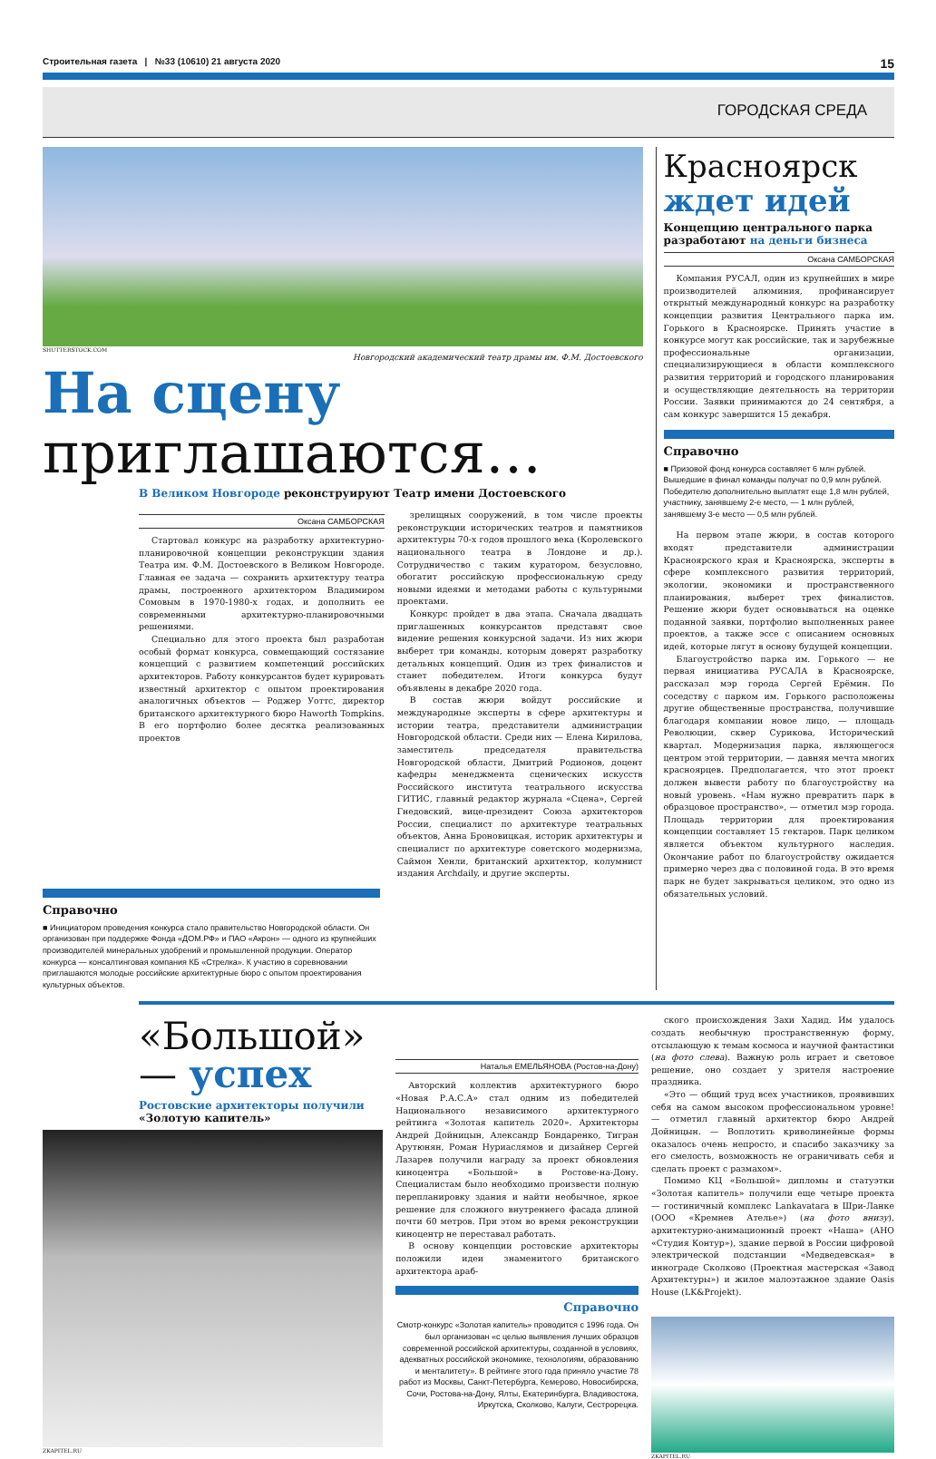Строительная газета | №33 (10610) 21 августа 2020 15
ГОРОДСКАЯ СРЕДА
SHUTTERSTOCK.COM
Новгородский академический театр драмы им. Ф.М. Достоевского
На сцену
приглашаются…
В Великом Новгороде реконструируют Театр имени Достоевского
Оксана САМБОРСКАЯ
Стартовал конкурс на разработку архитектурно-планировочной концепции реконструкции здания Театра им. Ф.М. Достоевского в Великом Новгороде. Главная ее задача — сохранить архитектуру театра драмы, построенного архитектором Владимиром Сомовым в 1970-1980-х годах, и дополнить ее современными архитектурно-планировочными решениями.
Специально для этого проекта был разработан особый формат конкурса, совмещающий состязание концепций с развитием компетенций российских архитекторов. Работу конкурсантов будет курировать известный архитектор с опытом проектирования аналогичных объектов — Роджер Уоттс, директор британского архитектурного бюро Haworth Tompkins. В его портфолио более десятка реализованных проектов
зрелищных сооружений, в том числе проекты реконструкции исторических театров и памятников архитектуры 70-х годов прошлого века (Королевского национального театра в Лондоне и др.). Сотрудничество с таким куратором, безусловно, обогатит российскую профессиональную среду новыми идеями и методами работы с культурными проектами.
Конкурс пройдет в два этапа. Сначала двадцать приглашенных конкурсантов представят свое видение решения конкурсной задачи. Из них жюри выберет три команды, которым доверят разработку детальных концепций. Один из трех финалистов и станет победителем. Итоги конкурса будут объявлены в декабре 2020 года.
В состав жюри войдут российские и международные эксперты в сфере архитектуры и истории театра, представители администрации Новгородской области. Среди них — Елена Кирилова, заместитель председателя правительства Новгородской области, Дмитрий Родионов, доцент кафедры менеджмента сценических искусств Российского института театрального искусства ГИТИС, главный редактор журнала «Сцена», Сергей Гнедовский, вице-президент Союза архитекторов России, специалист по архитектуре театральных объектов, Анна Броновицкая, историк архитектуры и специалист по архитектуре советского модернизма, Саймон Хенли, британский архитектор, колумнист издания Archdaily, и другие эксперты.
Справочно
■ Инициатором проведения конкурса стало правительство Новгородской области. Он организован при поддержке Фонда «ДОМ.РФ» и ПАО «Акрон» — одного из крупнейших производителей минеральных удобрений и промышленной продукции. Оператор конкурса — консалтинговая компания КБ «Стрелка». К участию в соревновании приглашаются молодые российские архитектурные бюро с опытом проектирования культурных объектов.
Красноярск
ждет идей
Концепцию центрального парка разработают на деньги бизнеса
Оксана САМБОРСКАЯ
Компания РУСАЛ, один из крупнейших в мире производителей алюминия, профинансирует открытый международный конкурс на разработку концепции развития Центрального парка им. Горького в Красноярске. Принять участие в конкурсе могут как российские, так и зарубежные профессиональные организации, специализирующиеся в области комплексного развития территорий и городского планирования и осуществляющие деятельность на территории России. Заявки принимаются до 24 сентября, а сам конкурс завершится 15 декабря.
Справочно
■ Призовой фонд конкурса составляет 6 млн рублей. Вышедшие в финал команды получат по 0,9 млн рублей. Победителю дополнительно выплатят еще 1,8 млн рублей, участнику, занявшему 2-е место, — 1 млн рублей, занявшему 3-е место — 0,5 млн рублей.
На первом этапе жюри, в состав которого входят представители администрации Красноярского края и Красноярска, эксперты в сфере комплексного развития территорий, экологии, экономики и пространственного планирования, выберет трех финалистов. Решение жюри будет основываться на оценке поданной заявки, портфолио выполненных ранее проектов, а также эссе с описанием основных идей, которые лягут в основу будущей концепции.
Благоустройство парка им. Горького — не первая инициатива РУСАЛА в Красноярске, рассказал мэр города Сергей Ерёмин. По соседству с парком им. Горького расположены другие общественные пространства, получившие благодаря компании новое лицо, — площадь Революции, сквер Сурикова, Исторический квартал. Модернизация парка, являющегося центром этой территории, — давняя мечта многих красноярцев. Предполагается, что этот проект должен вывести работу по благоустройству на новый уровень. «Нам нужно превратить парк в образцовое пространство», — отметил мэр города. Площадь территории для проектирования концепции составляет 15 гектаров. Парк целиком является объектом культурного наследия. Окончание работ по благоустройству ожидается примерно через два с половиной года. В это время парк не будет закрываться целиком, это одно из обязательных условий.
«Большой» — успех
Ростовские архитекторы получили «Золотую капитель»
ZKAPITEL.RU
Наталья ЕМЕЛЬЯНОВА (Ростов-на-Дону)
Авторский коллектив архитектурного бюро «Новая Р.А.С.А» стал одним из победителей Национального независимого архитектурного рейтинга «Золотая капитель 2020». Архитекторы Андрей Дойницын, Александр Бондаренко, Тигран Арутюнян, Роман Нуриаслямов и дизайнер Сергей Лазарев получили награду за проект обновления киноцентра «Большой» в Ростове-на-Дону. Специалистам было необходимо произвести полную перепланировку здания и найти необычное, яркое решение для сложного внутреннего фасада длиной почти 60 метров. При этом во время реконструкции киноцентр не переставал работать.
В основу концепции ростовские архитекторы положили идеи знаменитого британского архитектора араб-
Справочно
Смотр-конкурс «Золотая капитель» проводится с 1996 года. Он был организован «с целью выявления лучших образцов современной российской архитектуры, созданной в условиях, адекватных российской экономике, технологиям, образованию и менталитету». В рейтинге этого года приняло участие 78 работ из Москвы, Санкт-Петербурга, Кемерово, Новосибирска, Сочи, Ростова-на-Дону, Ялты, Екатеринбурга, Владивостока, Иркутска, Сколково, Калуги, Сестрорецка.
ского происхождения Захи Хадид. Им удалось создать необычную пространственную форму, отсылающую к темам космоса и научной фантастики (на фото слева). Важную роль играет и световое решение, оно создает у зрителя настроение праздника.
«Это — общий труд всех участников, проявивших себя на самом высоком профессиональном уровне! — отметил главный архитектор бюро Андрей Дойницын. — Воплотить криволинейные формы оказалось очень непросто, и спасибо заказчику за его смелость, возможность не ограничивать себя и сделать проект с размахом».
Помимо КЦ «Большой» дипломы и статуэтки «Золотая капитель» получили еще четыре проекта — гостиничный комплекс Lankavatara в Шри-Ланке (ООО «Кремнев Ателье») (на фото внизу), архитектурно-анимационный проект «Наша» (АНО «Студия Контур»), здание первой в России цифровой электрической подстанции «Медведевская» в иннограде Сколково (Проектная мастерская «Завод Архитектуры») и жилое малоэтажное здание Oasis House (LK&Projekt).
ZKAPITEL.RU